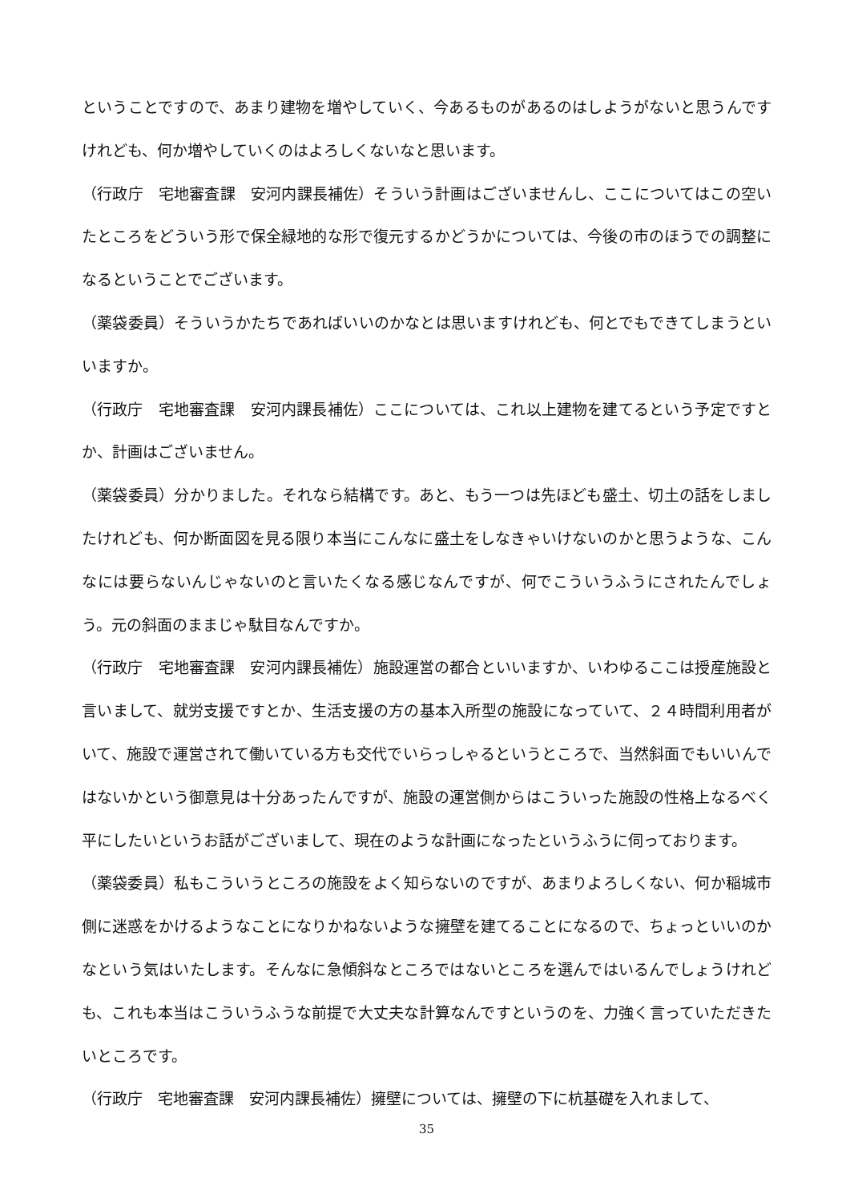ということですので、あまり建物を増やしていく、今あるものがあるのはしようがないと思うんですけれども、何か増やしていくのはよろしくないなと思います。
（行政庁　宅地審査課　安河内課長補佐）そういう計画はございませんし、ここについてはこの空いたところをどういう形で保全緑地的な形で復元するかどうかについては、今後の市のほうでの調整になるということでございます。
（薬袋委員）そういうかたちであればいいのかなとは思いますけれども、何とでもできてしまうといいますか。
（行政庁　宅地審査課　安河内課長補佐）ここについては、これ以上建物を建てるという予定ですとか、計画はございません。
（薬袋委員）分かりました。それなら結構です。あと、もう一つは先ほども盛土、切土の話をしましたけれども、何か断面図を見る限り本当にこんなに盛土をしなきゃいけないのかと思うような、こんなには要らないんじゃないのと言いたくなる感じなんですが、何でこういうふうにされたんでしょう。元の斜面のままじゃ駄目なんですか。
（行政庁　宅地審査課　安河内課長補佐）施設運営の都合といいますか、いわゆるここは授産施設と言いまして、就労支援ですとか、生活支援の方の基本入所型の施設になっていて、２４時間利用者がいて、施設で運営されて働いている方も交代でいらっしゃるというところで、当然斜面でもいいんではないかという御意見は十分あったんですが、施設の運営側からはこういった施設の性格上なるべく平にしたいというお話がございまして、現在のような計画になったというふうに伺っております。
（薬袋委員）私もこういうところの施設をよく知らないのですが、あまりよろしくない、何か稲城市側に迷惑をかけるようなことになりかねないような擁壁を建てることになるので、ちょっといいのかなという気はいたします。そんなに急傾斜なところではないところを選んではいるんでしょうけれども、これも本当はこういうふうな前提で大丈夫な計算なんですというのを、力強く言っていただきたいところです。
（行政庁　宅地審査課　安河内課長補佐）擁壁については、擁壁の下に杭基礎を入れまして、
35